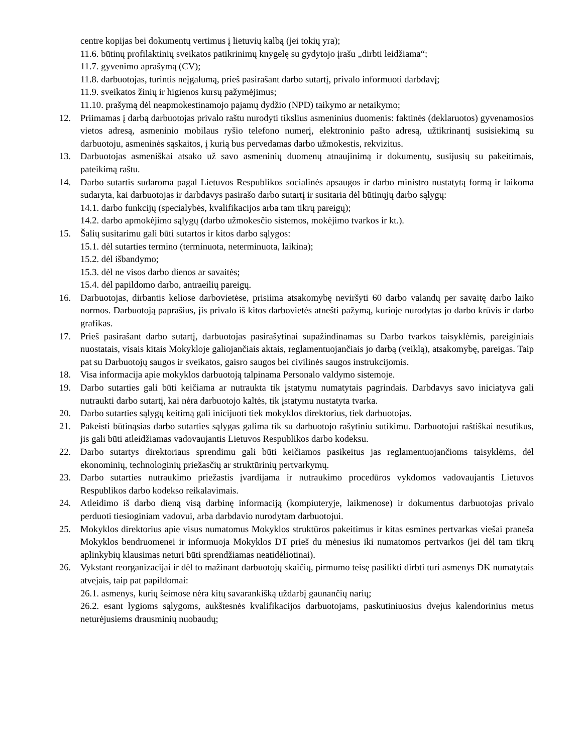centre kopijas bei dokumentų vertimus į lietuvių kalbą (jei tokių yra);
11.6. būtinų profilaktinių sveikatos patikrinimų knygelę su gydytojo įrašu „dirbti leidžiama“;
11.7. gyvenimo aprašymą (CV);
11.8. darbuotojas, turintis neįgalumą, prieš pasirašant darbo sutartį, privalo informuoti darbdavį;
11.9. sveikatos žinių ir higienos kursų pažymėjimus;
11.10. prašymą dėl neapmokestinamojo pajamų dydžio (NPD) taikymo ar netaikymo;
12. Priimamas į darbą darbuotojas privalo raštu nurodyti tikslius asmeninius duomenis: faktinės (deklaruotos) gyvenamosios vietos adresą, asmeninio mobilaus ryšio telefono numerį, elektroninio pašto adresą, užtikrinantį susisiekimą su darbuotoju, asmeninės sąskaitos, į kurią bus pervedamas darbo užmokestis, rekvizitus.
13. Darbuotojas asmeniškai atsako už savo asmeninių duomenų atnaujinimą ir dokumentų, susijusių su pakeitimais, pateikimą raštu.
14. Darbo sutartis sudaroma pagal Lietuvos Respublikos socialinės apsaugos ir darbo ministro nustatytą formą ir laikoma sudaryta, kai darbuotojas ir darbdavys pasirašo darbo sutartį ir susitaria dėl būtinųjų darbo sąlygų:
14.1. darbo funkcijų (specialybės, kvalifikacijos arba tam tikrų pareigų);
14.2. darbo apmokėjimo sąlygų (darbo užmokesčio sistemos, mokėjimo tvarkos ir kt.).
15. Šalių susitarimu gali būti sutartos ir kitos darbo sąlygos:
15.1. dėl sutarties termino (terminuota, neterminuota, laikina);
15.2. dėl išbandymo;
15.3. dėl ne visos darbo dienos ar savaitės;
15.4. dėl papildomo darbo, antraeilių pareigų.
16. Darbuotojas, dirbantis keliose darbovietėse, prisiima atsakomybę neviršyti 60 darbo valandų per savaitę darbo laiko normos. Darbuotoją paprašius, jis privalo iš kitos darbovietės atnešti pažymą, kurioje nurodytas jo darbo krūvis ir darbo grafikas.
17. Prieš pasirašant darbo sutartį, darbuotojas pasirašytinai supažindinamas su Darbo tvarkos taisyklėmis, pareiginiais nuostatais, visais kitais Mokykloje galiojančiais aktais, reglamentuojančiais jo darbą (veiklą), atsakomybę, pareigas. Taip pat su Darbuotojų saugos ir sveikatos, gaisro saugos bei civilinės saugos instrukcijomis.
18. Visa informacija apie mokyklos darbuotoją talpinama Personalo valdymo sistemoje.
19. Darbo sutarties gali būti keičiama ar nutraukta tik įstatymu numatytais pagrindais. Darbdavys savo iniciatyva gali nutraukti darbo sutartį, kai nėra darbuotojo kaltės, tik įstatymu nustatyta tvarka.
20. Darbo sutarties sąlygų keitimą gali inicijuoti tiek mokyklos direktorius, tiek darbuotojas.
21. Pakeisti būtinąsias darbo sutarties sąlygas galima tik su darbuotojo rašytiniu sutikimu. Darbuotojui raštiškai nesutikus, jis gali būti atleidžiamas vadovaujantis Lietuvos Respublikos darbo kodeksu.
22. Darbo sutartys direktoriaus sprendimu gali būti keičiamos pasikeitus jas reglamentuojančioms taisyklėms, dėl ekonominių, technologinių priežasčių ar struktūrinių pertvarkymų.
23. Darbo sutarties nutraukimo priežastis įvardijama ir nutraukimo procedūros vykdomos vadovaujantis Lietuvos Respublikos darbo kodekso reikalavimais.
24. Atleidimo iš darbo dieną visą darbinę informaciją (kompiuteryje, laikmenose) ir dokumentus darbuotojas privalo perduoti tiesioginiam vadovui, arba darbdavio nurodytam darbuotojui.
25. Mokyklos direktorius apie visus numatomus Mokyklos struktūros pakeitimus ir kitas esmines pertvarkas viešai praneša Mokyklos bendruomenei ir informuoja Mokyklos DT prieš du mėnesius iki numatomos pertvarkos (jei dėl tam tikrų aplinkybių klausimas neturi būti sprendžiamas neatidėliotinai).
26. Vykstant reorganizacijai ir dėl to mažinant darbuotojų skaičių, pirmumo teisę pasilikti dirbti turi asmenys DK numatytais atvejais, taip pat papildomai:
26.1. asmenys, kurių šeimose nėra kitų savarankišką uždarbį gaunančių narių;
26.2. esant lygioms sąlygoms, aukštesnės kvalifikacijos darbuotojams, paskutiniuosius dvejus kalendorinius metus neturėjusiems drausminių nuobaudų;